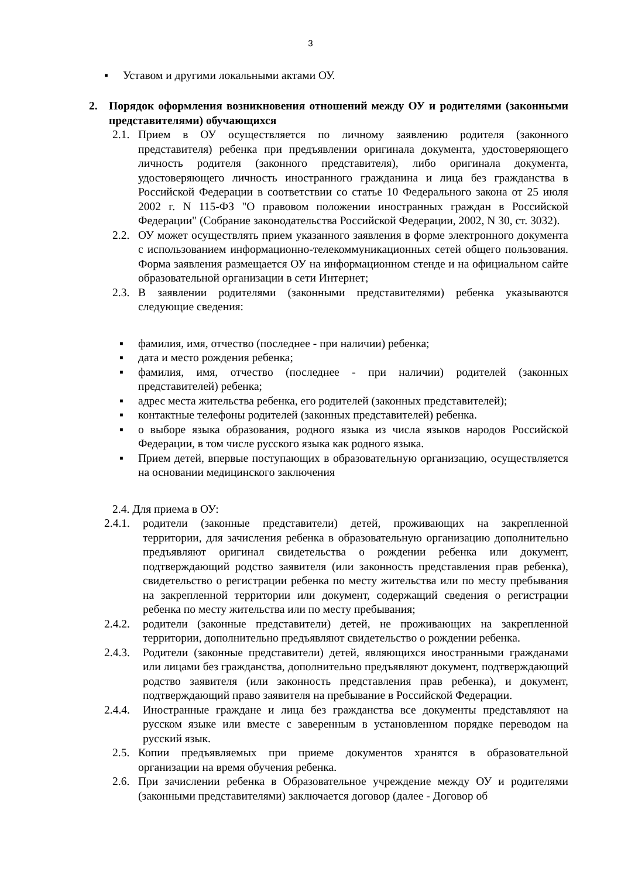3
▪ Уставом и другими локальными актами ОУ.
2. Порядок оформления возникновения отношений между ОУ и родителями (законными представителями) обучающихся
2.1. Прием в ОУ осуществляется по личному заявлению родителя (законного представителя) ребенка при предъявлении оригинала документа, удостоверяющего личность родителя (законного представителя), либо оригинала документа, удостоверяющего личность иностранного гражданина и лица без гражданства в Российской Федерации в соответствии со статье 10 Федерального закона от 25 июля 2002 г. N 115-ФЗ "О правовом положении иностранных граждан в Российской Федерации" (Собрание законодательства Российской Федерации, 2002, N 30, ст. 3032).
2.2. ОУ может осуществлять прием указанного заявления в форме электронного документа с использованием информационно-телекоммуникационных сетей общего пользования. Форма заявления размещается ОУ на информационном стенде и на официальном сайте образовательной организации в сети Интернет;
2.3. В заявлении родителями (законными представителями) ребенка указываются следующие сведения:
▪ фамилия, имя, отчество (последнее - при наличии) ребенка;
▪ дата и место рождения ребенка;
▪ фамилия, имя, отчество (последнее - при наличии) родителей (законных представителей) ребенка;
▪ адрес места жительства ребенка, его родителей (законных представителей);
▪ контактные телефоны родителей (законных представителей) ребенка.
▪ о выборе языка образования, родного языка из числа языков народов Российской Федерации, в том числе русского языка как родного языка.
▪ Прием детей, впервые поступающих в образовательную организацию, осуществляется на основании медицинского заключения
2.4. Для приема в ОУ:
2.4.1. родители (законные представители) детей, проживающих на закрепленной территории, для зачисления ребенка в образовательную организацию дополнительно предъявляют оригинал свидетельства о рождении ребенка или документ, подтверждающий родство заявителя (или законность представления прав ребенка), свидетельство о регистрации ребенка по месту жительства или по месту пребывания на закрепленной территории или документ, содержащий сведения о регистрации ребенка по месту жительства или по месту пребывания;
2.4.2. родители (законные представители) детей, не проживающих на закрепленной территории, дополнительно предъявляют свидетельство о рождении ребенка.
2.4.3. Родители (законные представители) детей, являющихся иностранными гражданами или лицами без гражданства, дополнительно предъявляют документ, подтверждающий родство заявителя (или законность представления прав ребенка), и документ, подтверждающий право заявителя на пребывание в Российской Федерации.
2.4.4. Иностранные граждане и лица без гражданства все документы представляют на русском языке или вместе с заверенным в установленном порядке переводом на русский язык.
2.5. Копии предъявляемых при приеме документов хранятся в образовательной организации на время обучения ребенка.
2.6. При зачислении ребенка в Образовательное учреждение между ОУ и родителями (законными представителями) заключается договор (далее - Договор об